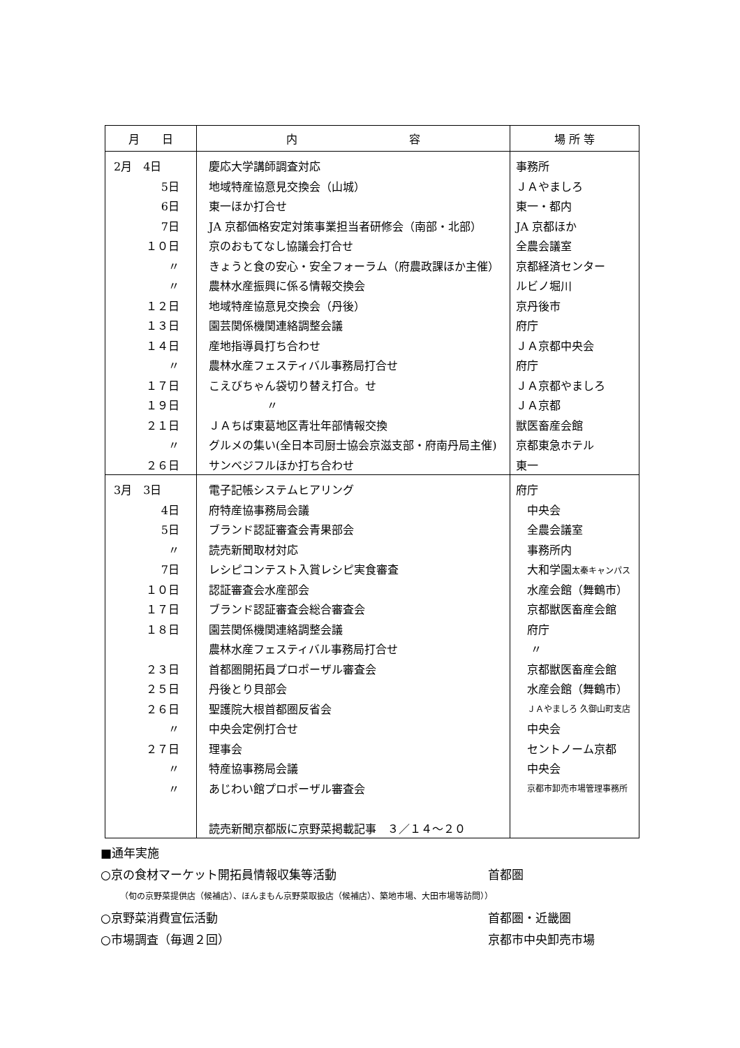| 月 日 | 内 容 | 場 所 等 |
| --- | --- | --- |
| 2月 4日 | 慶応大学講師調査対応 | 事務所 |
| 5日 | 地域特産協意見交換会（山城） | ＪＡやましろ |
| 6日 | 東一ほか打合せ | 東一・都内 |
| 7日 | JA 京都価格安定対策事業担当者研修会（南部・北部） | JA 京都ほか |
| １０日 | 京のおもてなし協議会打合せ | 全農会議室 |
| 〃 | きょうと食の安心・安全フォーラム（府農政課ほか主催） | 京都経済センター |
| 〃 | 農林水産振興に係る情報交換会 | ルビノ堀川 |
| １２日 | 地域特産協意見交換会（丹後） | 京丹後市 |
| １３日 | 園芸関係機関連絡調整会議 | 府庁 |
| １４日 | 産地指導員打ち合わせ | ＪＡ京都中央会 |
| 〃 | 農林水産フェスティバル事務局打合せ | 府庁 |
| １７日 | こえびちゃん袋切り替え打合。せ | ＪＡ京都やましろ |
| １９日 | 〃 | ＪＡ京都 |
| ２１日 | ＪＡちば東葛地区青壮年部情報交換 | 獣医畜産会館 |
| 〃 | グルメの集い(全日本司厨士協会京滋支部・府南丹局主催) | 京都東急ホテル |
| ２６日 | サンベジフルほか打ち合わせ | 東一 |
| 3月 3日 | 電子記帳システムヒアリング | 府庁 |
| 4日 | 府特産協事務局会議 | 中央会 |
| 5日 | ブランド認証審査会青果部会 | 全農会議室 |
| 〃 | 読売新聞取材対応 | 事務所内 |
| 7日 | レシピコンテスト入賞レシピ実食審査 | 大和学園 太秦キャンパス |
| １０日 | 認証審査会水産部会 | 水産会館（舞鶴市） |
| １７日 | ブランド認証審査会総合審査会 | 京都獣医畜産会館 |
| １８日 | 園芸関係機関連絡調整会議 | 府庁 |
| | 農林水産フェスティバル事務局打合せ | 〃 |
| ２３日 | 首都圏開拓員プロポーザル審査会 | 京都獣医畜産会館 |
| ２５日 | 丹後とり貝部会 | 水産会館（舞鶴市） |
| ２６日 | 聖護院大根首都圏反省会 | ＪＡやましろ 久御山町支店 |
| 〃 | 中央会定例打合せ | 中央会 |
| ２７日 | 理事会 | セントノーム京都 |
| 〃 | 特産協事務局会議 | 中央会 |
| 〃 | あじわい館プロポーザル審査会 | 京都市卸売市場管理事務所 |
| | 読売新聞京都版に京野菜掲載記事 ３／１４～２０ | |
■通年実施
○京の食材マーケット開拓員情報収集等活動 首都圏
（旬の京野菜提供店（候補店）、ほんまもん京野菜取扱店（候補店）、築地市場、大田市場等訪問））
○京野菜消費宣伝活動 首都圏・近畿圏
○市場調査（毎週２回） 京都市中央卸売市場